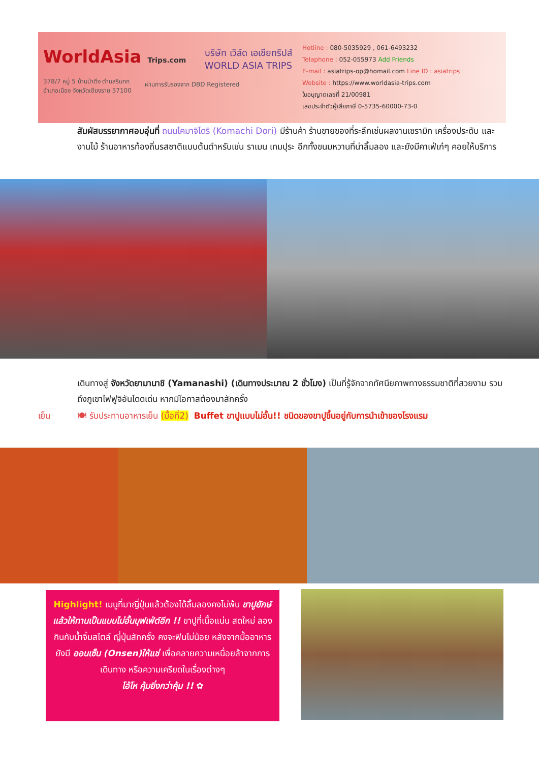WorldAsia Trips.com
บริษัท เวิล์ด เอเชียทริปส์
WORLD ASIA TRIPS
378/7 หมู่ 5 บ้านป่าตึง ตำบลริมกก
อำเภอเมือง จังหวัดเชียงราย 57100
ผ่านการรับรองจาก DBD Registered
Hotline : 080-5035929 , 061-6493232
Telaphone : 052-055973 Add Friends
E-mail : asiatrips-op@homail.com Line ID : asiatrips
Website : https://www.worldasia-trips.com
ใบอนุญาตเลขที่ 21/00981
เลขประจำตัวผู้เสียภาษี 0-5735-60000-73-0
สัมผัสบรรยากาศอบอุ่นที่ ถนนโคมาจิโดริ (Komachi Dori) มีร้านค้า ร้านขายของที่ระลึกเช่นผลงานเซรามิก เครื่องประดับ และงานไม้ ร้านอาหารท้องถิ่นรสชาติแบบต้นตำหรับเช่น ราเมน เทมปุระ อีกทั้งขนมหวานที่น่าลิ้มลอง และยังมีคาเฟ่เก๋ๆ คอยให้บริการ
เดินทางสู่ จังหวัดยามานาชิ (Yamanashi) (เดินทางประมาณ 2 ชั่วโมง) เป็นที่รู้จักจากทัศนียภาพทางธรรมชาติที่สวยงาม รวมถึงภูเขาไฟฟูจิอันโดดเด่น หากมีโอกาสต้องมาสักครั้ง
เย็น 🍽 รับประทานอาหารเย็น (มื้อที่2) Buffet ขาปูแบบไม่อั้น!! ชนิดของขาปูขึ้นอยู่กับการนำเข้าของโรงแรม
Highlight! เมนูที่มาญี่ปุ่นแล้วต้องได้ลิ้มลองคงไม่พ้น ขาปูยักษ์ แล้วให้ทานเป็นแบบไม่อั้นบุฟเฟ่ต์อีก !! ขาปูที่เนื้อแน่น สดใหม่ ลองกินกับน้ำจิ้มสไตล์ ญี่ปุ่นสักครั้ง คงจะฟินไม่น้อย หลังจากมื้ออาหาร ยังมี ออนเซ็น (Onsen)ให้แช่ เพื่อคลายความเหนื่อยล้าจากการเดินทาง หรือความเครียดในเรื่องต่างๆ
โอ้โห คุ้มยิ่งกว่าคุ้ม !! ✿